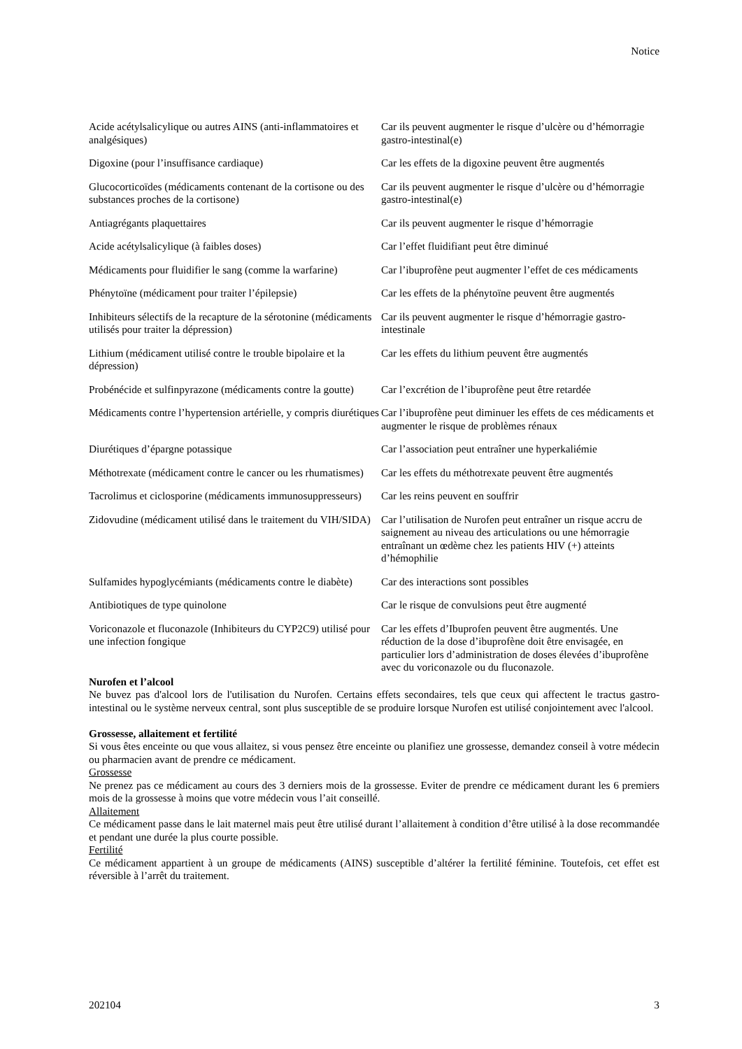Notice
| Acide acétylsalicylique ou autres AINS (anti-inflammatoires et analgésiques) | Car ils peuvent augmenter le risque d’ulcère ou d’hémorragie gastro-intestinal(e) |
| Digoxine (pour l’insuffisance cardiaque) | Car les effets de la digoxine peuvent être augmentés |
| Glucocorticoïdes (médicaments contenant de la cortisone ou des substances proches de la cortisone) | Car ils peuvent augmenter le risque d’ulcère ou d’hémorragie gastro-intestinal(e) |
| Antiagrégants plaquettaires | Car ils peuvent augmenter le risque d’hémorragie |
| Acide acétylsalicylique (à faibles doses) | Car l’effet fluidifiant peut être diminué |
| Médicaments pour fluidifier le sang (comme la warfarine) | Car l’ibuprofène peut augmenter l’effet de ces médicaments |
| Phénytoïne (médicament pour traiter l’épilepsie) | Car les effets de la phénytoïne peuvent être augmentés |
| Inhibiteurs sélectifs de la recapture de la sérotonine (médicaments utilisés pour traiter la dépression) | Car ils peuvent augmenter le risque d’hémorragie gastro-intestinale |
| Lithium (médicament utilisé contre le trouble bipolaire et la dépression) | Car les effets du lithium peuvent être augmentés |
| Probénécide et sulfinpyrazone (médicaments contre la goutte) | Car l’excrétion de l’ibuprofène peut être retardée |
| Médicaments contre l’hypertension artérielle, y compris diurétiques | Car l’ibuprofène peut diminuer les effets de ces médicaments et augmenter le risque de problèmes rénaux |
| Diurétiques d’épargne potassique | Car l’association peut entraîner une hyperkaliémie |
| Méthotrexate (médicament contre le cancer ou les rhumatismes) | Car les effets du méthotrexate peuvent être augmentés |
| Tacrolimus et ciclosporine (médicaments immunosuppresseurs) | Car les reins peuvent en souffrir |
| Zidovudine (médicament utilisé dans le traitement du VIH/SIDA) | Car l’utilisation de Nurofen peut entraîner un risque accru de saignement au niveau des articulations ou une hémorragie entraînant un œdème chez les patients HIV (+) atteints d’hémophilie |
| Sulfamides hypoglycémiants (médicaments contre le diabète) | Car des interactions sont possibles |
| Antibiotiques de type quinolone | Car le risque de convulsions peut être augmenté |
| Voriconazole et fluconazole (Inhibiteurs du CYP2C9) utilisé pour une infection fongique | Car les effets d’Ibuprofen peuvent être augmentés. Une réduction de la dose d’ibuprofène doit être envisagée, en particulier lors d’administration de doses élevées d’ibuprofène avec du voriconazole ou du fluconazole. |
Nurofen et l’alcool
Ne buvez pas d'alcool lors de l'utilisation du Nurofen. Certains effets secondaires, tels que ceux qui affectent le tractus gastro-intestinal ou le système nerveux central, sont plus susceptible de se produire lorsque Nurofen est utilisé conjointement avec l'alcool.
Grossesse, allaitement et fertilité
Si vous êtes enceinte ou que vous allaitez, si vous pensez être enceinte ou planifiez une grossesse, demandez conseil à votre médecin ou pharmacien avant de prendre ce médicament.
Grossesse
Ne prenez pas ce médicament au cours des 3 derniers mois de la grossesse. Eviter de prendre ce médicament durant les 6 premiers mois de la grossesse à moins que votre médecin vous l’ait conseillé.
Allaitement
Ce médicament passe dans le lait maternel mais peut être utilisé durant l’allaitement à condition d’être utilisé à la dose recommandée et pendant une durée la plus courte possible.
Fertilité
Ce médicament appartient à un groupe de médicaments (AINS) susceptible d’altérer la fertilité féminine. Toutefois, cet effet est réversible à l’arrêt du traitement.
202104 3